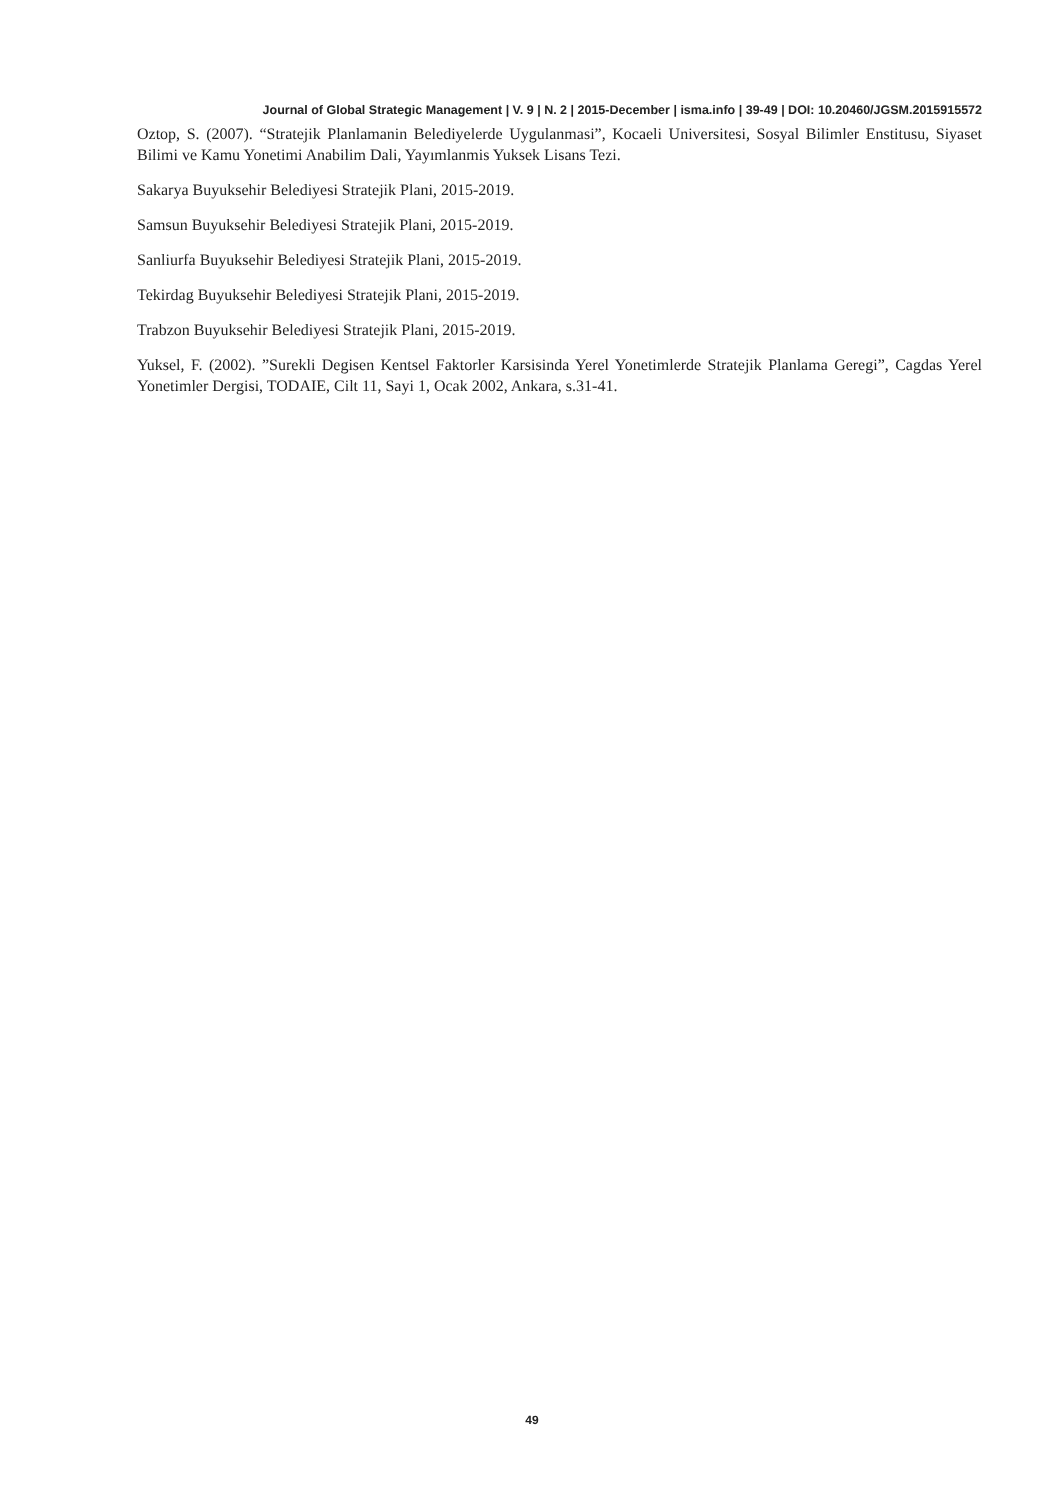Journal of Global Strategic Management | V. 9 | N. 2 | 2015-December | isma.info | 39-49 | DOI: 10.20460/JGSM.2015915572
Oztop, S. (2007). “Stratejik Planlamanin Belediyelerde Uygulanmasi”, Kocaeli Universitesi, Sosyal Bilimler Enstitusu, Siyaset Bilimi ve Kamu Yonetimi Anabilim Dali, Yayımlanmis Yuksek Lisans Tezi.
Sakarya Buyuksehir Belediyesi Stratejik Plani, 2015-2019.
Samsun Buyuksehir Belediyesi Stratejik Plani, 2015-2019.
Sanliurfa Buyuksehir Belediyesi Stratejik Plani, 2015-2019.
Tekirdag Buyuksehir Belediyesi Stratejik Plani, 2015-2019.
Trabzon Buyuksehir Belediyesi Stratejik Plani, 2015-2019.
Yuksel, F. (2002). ”Surekli Degisen Kentsel Faktorler Karsisinda Yerel Yonetimlerde Stratejik Planlama Geregi”, Cagdas Yerel Yonetimler Dergisi, TODAIE, Cilt 11, Sayi 1, Ocak 2002, Ankara, s.31-41.
49